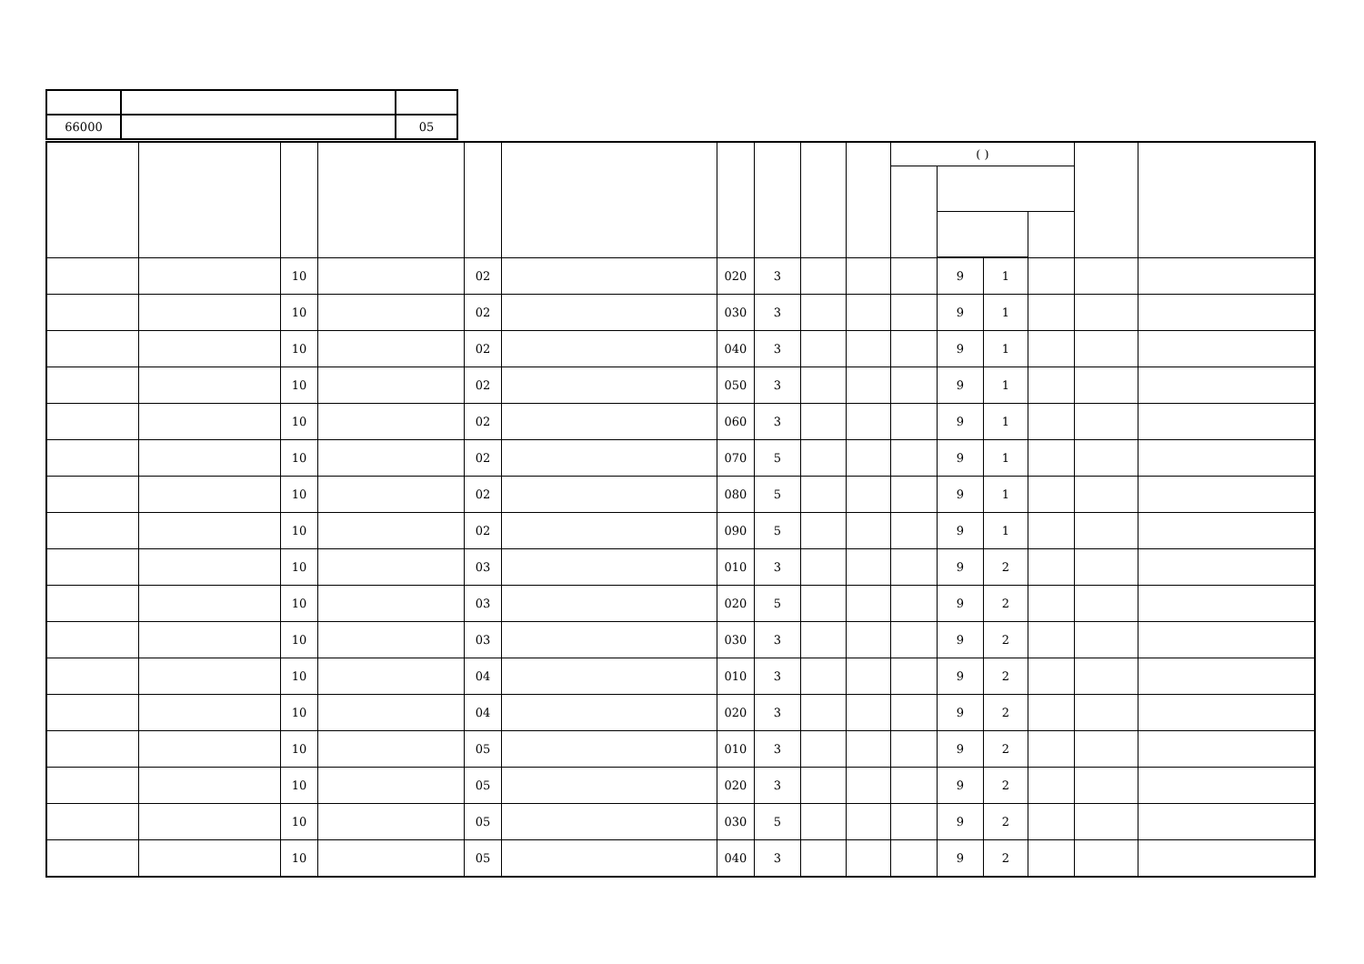| 66000 | | 05 |
| | | | | | | | | | | ( ) | | | | | |
| --- | --- | --- | --- | --- | --- | --- | --- | --- | --- | --- | --- | --- | --- | --- | --- |
| | | 10 | | 02 | | 020 | 3 | | | | 9 | 1 | | | |
| | | 10 | | 02 | | 030 | 3 | | | | 9 | 1 | | | |
| | | 10 | | 02 | | 040 | 3 | | | | 9 | 1 | | | |
| | | 10 | | 02 | | 050 | 3 | | | | 9 | 1 | | | |
| | | 10 | | 02 | | 060 | 3 | | | | 9 | 1 | | | |
| | | 10 | | 02 | | 070 | 5 | | | | 9 | 1 | | | |
| | | 10 | | 02 | | 080 | 5 | | | | 9 | 1 | | | |
| | | 10 | | 02 | | 090 | 5 | | | | 9 | 1 | | | |
| | | 10 | | 03 | | 010 | 3 | | | | 9 | 2 | | | |
| | | 10 | | 03 | | 020 | 5 | | | | 9 | 2 | | | |
| | | 10 | | 03 | | 030 | 3 | | | | 9 | 2 | | | |
| | | 10 | | 04 | | 010 | 3 | | | | 9 | 2 | | | |
| | | 10 | | 04 | | 020 | 3 | | | | 9 | 2 | | | |
| | | 10 | | 05 | | 010 | 3 | | | | 9 | 2 | | | |
| | | 10 | | 05 | | 020 | 3 | | | | 9 | 2 | | | |
| | | 10 | | 05 | | 030 | 5 | | | | 9 | 2 | | | |
| | | 10 | | 05 | | 040 | 3 | | | | 9 | 2 | | | |